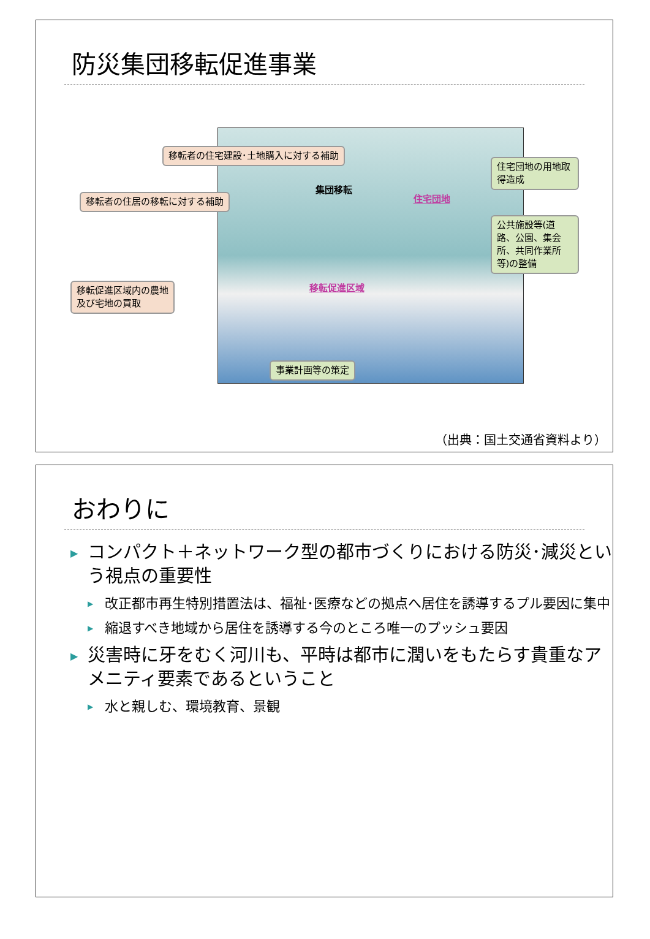防災集団移転促進事業
移転者の住宅建設･土地購入に対する補助
住宅団地の用地取得造成
集団移転
住宅団地
移転者の住居の移転に対する補助
公共施設等(道路、公園、集会
所、共同作業所等)の整備
移転促進区域
移転促進区域内の農地
及び宅地の買取
事業計画等の策定
（出典：国土交通省資料より）
おわりに
▶ コンパクト＋ネットワーク型の都市づくりにおける防災･減災という視点の重要性
▶ 改正都市再生特別措置法は、福祉･医療などの拠点へ居住を誘導するプル要因に集中
▶ 縮退すべき地域から居住を誘導する今のところ唯一のプッシュ要因
▶ 災害時に牙をむく河川も、平時は都市に潤いをもたらす貴重なアメニティ要素であるということ
▶ 水と親しむ、環境教育、景観